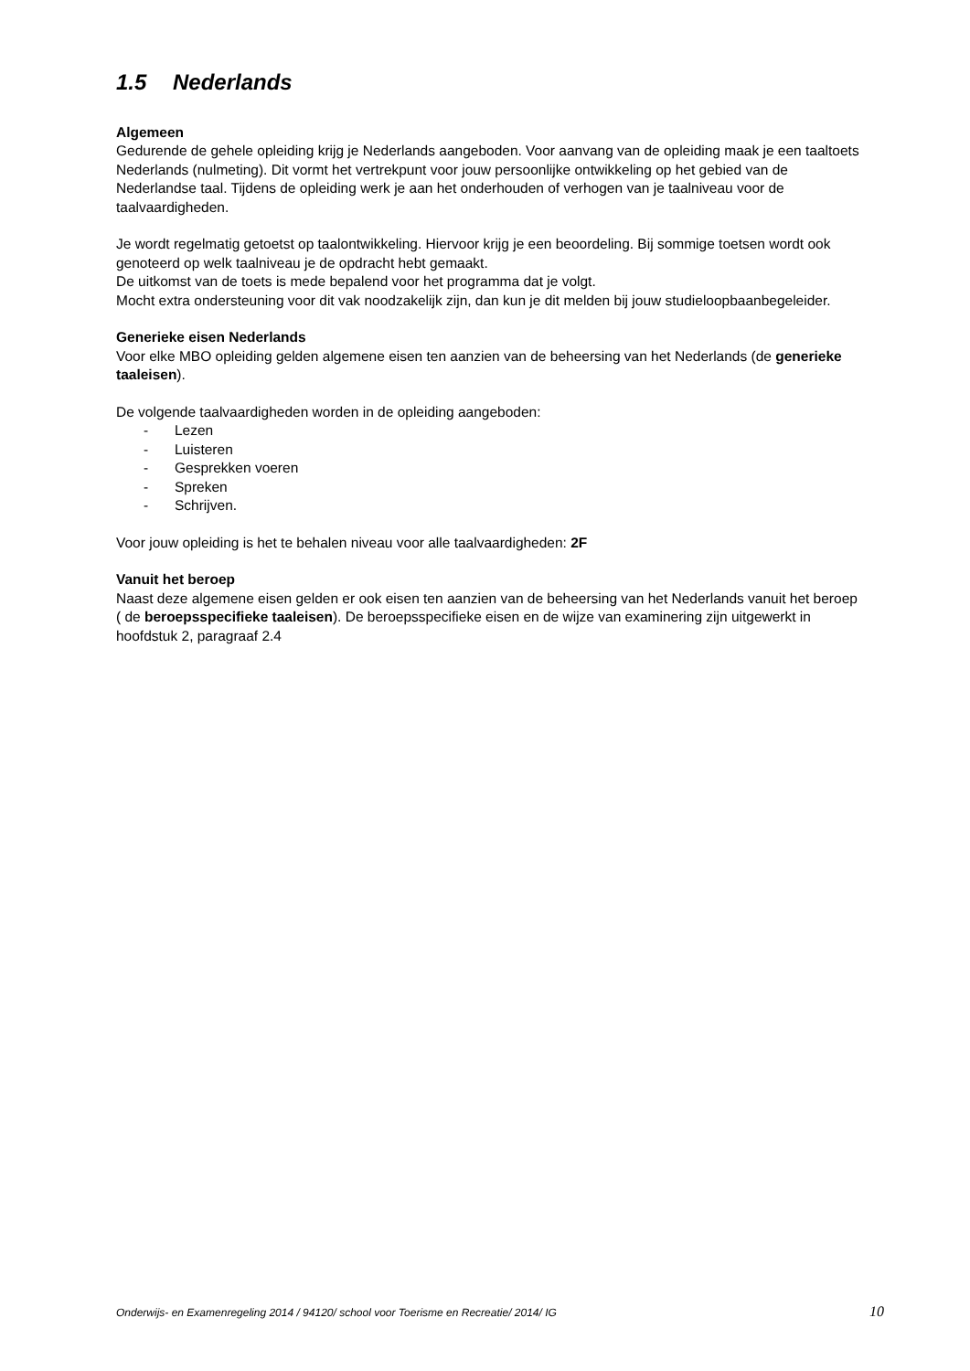1.5 Nederlands
Algemeen
Gedurende de gehele opleiding krijg je Nederlands aangeboden. Voor aanvang van de opleiding maak je een taaltoets Nederlands (nulmeting). Dit vormt het vertrekpunt voor jouw persoonlijke ontwikkeling op het gebied van de Nederlandse taal. Tijdens de opleiding werk je aan het onderhouden of verhogen van je taalniveau voor de taalvaardigheden.
Je wordt regelmatig getoetst op taalontwikkeling. Hiervoor krijg je een beoordeling. Bij sommige toetsen wordt ook genoteerd op welk taalniveau je de opdracht hebt gemaakt.
De uitkomst van de toets is mede bepalend voor het programma dat je volgt.
Mocht extra ondersteuning voor dit vak noodzakelijk zijn, dan kun je dit melden bij jouw studieloopbaanbegeleider.
Generieke eisen Nederlands
Voor elke MBO opleiding gelden algemene eisen ten aanzien van de beheersing van het Nederlands (de generieke taaleisen).
De volgende taalvaardigheden worden in de opleiding aangeboden:
- Lezen
- Luisteren
- Gesprekken voeren
- Spreken
- Schrijven.
Voor jouw opleiding is het te behalen niveau voor alle taalvaardigheden: 2F
Vanuit het beroep
Naast deze algemene eisen gelden er ook eisen ten aanzien van de beheersing van het Nederlands vanuit het beroep ( de beroepsspecifieke taaleisen). De beroepsspecifieke eisen en de wijze van examinering zijn uitgewerkt in hoofdstuk 2, paragraaf 2.4
Onderwijs- en Examenregeling 2014 / 94120/ school voor Toerisme en Recreatie/ 2014/ IG 10